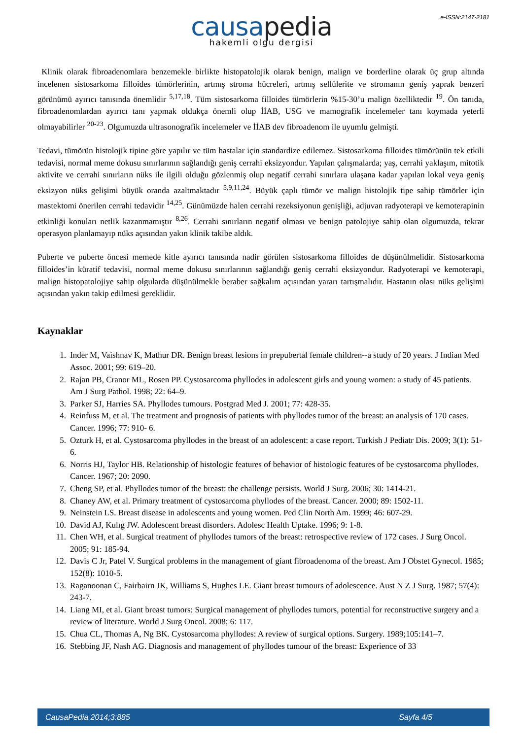e-ISSN:2147-2181
causapedia
hakemli olgu dergisi
Klinik olarak fibroadenomlara benzemekle birlikte histopatolojik olarak benign, malign ve borderline olarak üç grup altında incelenen sistosarkoma filloides tümörlerinin, artmış stroma hücreleri, artmış sellülerite ve stromanın geniş yaprak benzeri görünümü ayırıcı tanısında önemlidir <sup>5,17,18</sup>. Tüm sistosarkoma filloides tümörlerin %15-30’u malign özelliktedir <sup>19</sup>. Ön tanıda, fibroadenomlardan ayırıcı tanı yapmak oldukça önemli olup İİAB, USG ve mamografik incelemeler tanı koymada yeterli olmayabilirler <sup>20-23</sup>. Olgumuzda ultrasonografik incelemeler ve İİAB dev fibroadenom ile uyumlu gelmişti.
Tedavi, tümörün histolojik tipine göre yapılır ve tüm hastalar için standardize edilemez. Sistosarkoma filloides tümörünün tek etkili tedavisi, normal meme dokusu sınırlarının sağlandığı geniş cerrahi eksizyondur. Yapılan çalışmalarda; yaş, cerrahi yaklaşım, mitotik aktivite ve cerrahi sınırların nüks ile ilgili olduğu gözlenmiş olup negatif cerrahi sınırlara ulaşana kadar yapılan lokal veya geniş eksizyon nüks gelişimi büyük oranda azaltmaktadır <sup>5,9,11,24</sup>. Büyük çaplı tümör ve malign histolojik tipe sahip tümörler için mastektomi önerilen cerrahi tedavidir <sup>14,25</sup>. Günümüzde halen cerrahi rezeksiyonun genişliği, adjuvan radyoterapi ve kemoterapinin etkinliği konuları netlik kazanmamıştır <sup>8,26</sup>. Cerrahi sınırların negatif olması ve benign patolojiye sahip olan olgumuzda, tekrar operasyon planlamayıp nüks açısından yakın klinik takibe aldık.
Puberte ve puberte öncesi memede kitle ayırıcı tanısında nadir görülen sistosarkoma filloides de düşünülmelidir. Sistosarkoma filloides’in küratif tedavisi, normal meme dokusu sınırlarının sağlandığı geniş cerrahi eksizyondur. Radyoterapi ve kemoterapi, malign histopatolojiye sahip olgularda düşünülmekle beraber sağkalım açısından yararı tartışmalıdır. Hastanın olası nüks gelişimi açısından yakın takip edilmesi gereklidir.
Kaynaklar
1. Inder M, Vaishnav K, Mathur DR. Benign breast lesions in prepubertal female children--a study of 20 years. J Indian Med Assoc. 2001; 99: 619–20.
2. Rajan PB, Cranor ML, Rosen PP. Cystosarcoma phyllodes in adolescent girls and young women: a study of 45 patients. Am J Surg Pathol. 1998; 22: 64–9.
3. Parker SJ, Harries SA. Phyllodes tumours. Postgrad Med J. 2001; 77: 428-35.
4. Reinfuss M, et al. The treatment and prognosis of patients with phyllodes tumor of the breast: an analysis of 170 cases. Cancer. 1996; 77: 910- 6.
5. Ozturk H, et al. Cystosarcoma phyllodes in the breast of an adolescent: a case report. Turkish J Pediatr Dis. 2009; 3(1): 51-6.
6. Norris HJ, Taylor HB. Relationship of histologic features of behavior of histologic features of be cystosarcoma phyllodes. Cancer. 1967; 20: 2090.
7. Cheng SP, et al. Phyllodes tumor of the breast: the challenge persists. World J Surg. 2006; 30: 1414-21.
8. Chaney AW, et al. Primary treatment of cystosarcoma phyllodes of the breast. Cancer. 2000; 89: 1502-11.
9. Neinstein LS. Breast disease in adolescents and young women. Ped Clin North Am. 1999; 46: 607-29.
10. David AJ, Kulıg JW. Adolescent breast disorders. Adolesc Health Uptake. 1996; 9: 1-8.
11. Chen WH, et al. Surgical treatment of phyllodes tumors of the breast: retrospective review of 172 cases. J Surg Oncol. 2005; 91: 185-94.
12. Davis C Jr, Patel V. Surgical problems in the management of giant fibroadenoma of the breast. Am J Obstet Gynecol. 1985; 152(8): 1010-5.
13. Raganoonan C, Fairbairn JK, Williams S, Hughes LE. Giant breast tumours of adolescence. Aust N Z J Surg. 1987; 57(4): 243-7.
14. Liang MI, et al. Giant breast tumors: Surgical management of phyllodes tumors, potential for reconstructive surgery and a review of literature. World J Surg Oncol. 2008; 6: 117.
15. Chua CL, Thomas A, Ng BK. Cystosarcoma phyllodes: A review of surgical options. Surgery. 1989;105:141–7.
16. Stebbing JF, Nash AG. Diagnosis and management of phyllodes tumour of the breast: Experience of 33
CausaPedia 2014;3:885 Sayfa 4/5